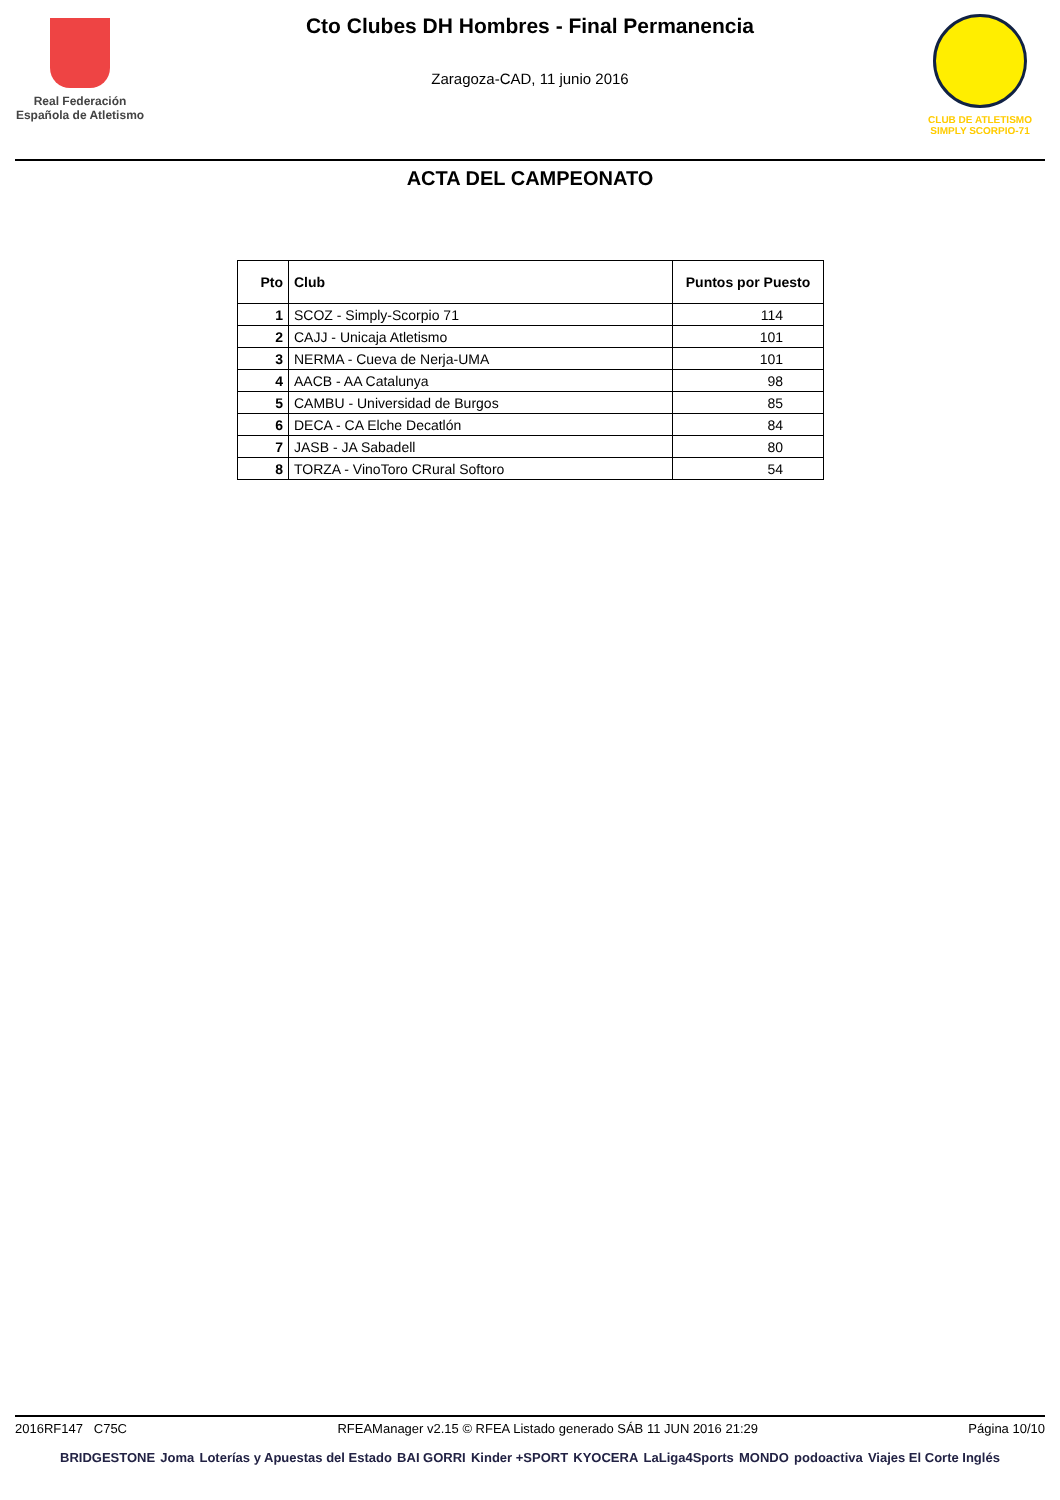Real Federación
Española de Atletismo
Cto Clubes DH Hombres - Final Permanencia
Zaragoza-CAD, 11 junio 2016
CLUB DE ATLETISMO
SIMPLY SCORPIO-71
ACTA DEL CAMPEONATO
| Pto | Club | Puntos por Puesto |
| --- | --- | --- |
| 1 | SCOZ - Simply-Scorpio 71 | 114 |
| 2 | CAJJ - Unicaja Atletismo | 101 |
| 3 | NERMA - Cueva de Nerja-UMA | 101 |
| 4 | AACB - AA Catalunya | 98 |
| 5 | CAMBU - Universidad de Burgos | 85 |
| 6 | DECA - CA Elche Decatlón | 84 |
| 7 | JASB - JA Sabadell | 80 |
| 8 | TORZA - VinoToro CRural Softoro | 54 |
2016RF147 C75C RFEAManager v2.15 © RFEA Listado generado SÁB 11 JUN 2016 21:29 Página 10/10
BRIDGESTONE Joma Loterías y Apuestas del Estado BAI GORRI Kinder +SPORT KYOCERA LaLiga4Sports MONDO podoactiva Viajes El Corte Inglés